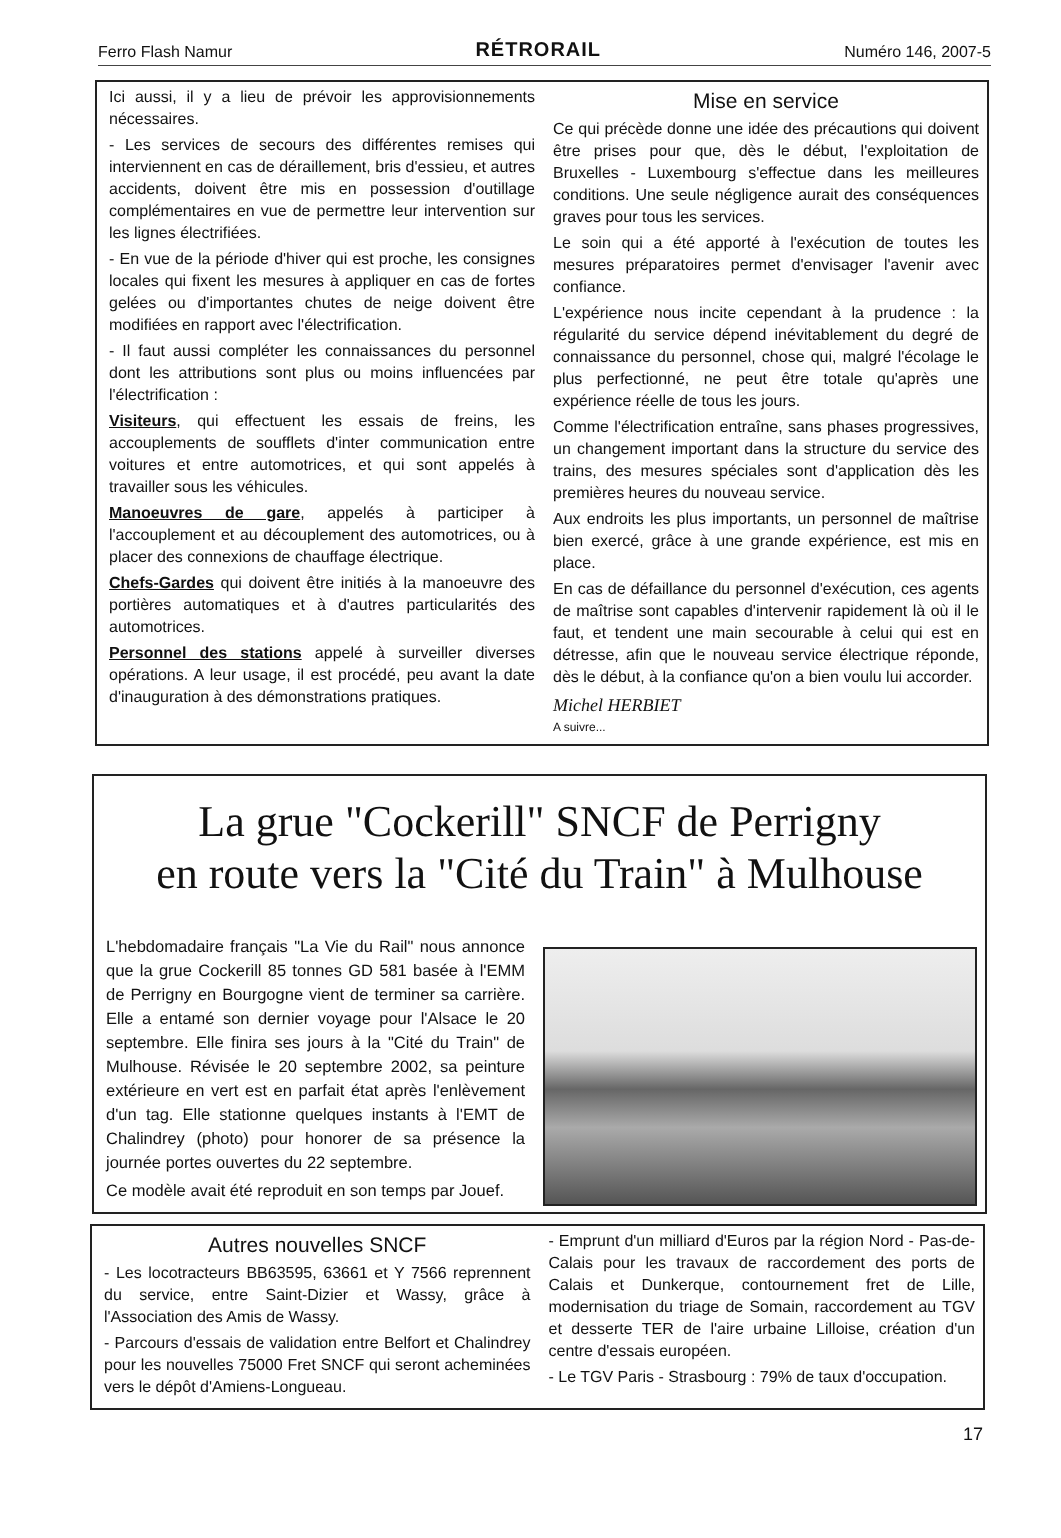Ferro Flash Namur RÉTRORAIL Numéro 146, 2007-5
Ici aussi, il y a lieu de prévoir les approvisionnements nécessaires.
- Les services de secours des différentes remises qui interviennent en cas de déraillement, bris d'essieu, et autres accidents, doivent être mis en possession d'outillage complémentaires en vue de permettre leur intervention sur les lignes électrifiées.
- En vue de la période d'hiver qui est proche, les consignes locales qui fixent les mesures à appliquer en cas de fortes gelées ou d'importantes chutes de neige doivent être modifiées en rapport avec l'électrification.
- Il faut aussi compléter les connaissances du personnel dont les attributions sont plus ou moins influencées par l'électrification :
Visiteurs, qui effectuent les essais de freins, les accouplements de soufflets d'inter communication entre voitures et entre automotrices, et qui sont appelés à travailler sous les véhicules.
Manoeuvres de gare, appelés à participer à l'accouplement et au découplement des automotrices, ou à placer des connexions de chauffage électrique.
Chefs-Gardes qui doivent être initiés à la manoeuvre des portières automatiques et à d'autres particularités des automotrices.
Personnel des stations appelé à surveiller diverses opérations. A leur usage, il est procédé, peu avant la date d'inauguration à des démonstrations pratiques.
Mise en service
Ce qui précède donne une idée des précautions qui doivent être prises pour que, dès le début, l'exploitation de Bruxelles - Luxembourg s'effectue dans les meilleures conditions. Une seule négligence aurait des conséquences graves pour tous les services.
Le soin qui a été apporté à l'exécution de toutes les mesures préparatoires permet d'envisager l'avenir avec confiance.
L'expérience nous incite cependant à la prudence : la régularité du service dépend inévitablement du degré de connaissance du personnel, chose qui, malgré l'écolage le plus perfectionné, ne peut être totale qu'après une expérience réelle de tous les jours.
Comme l'électrification entraîne, sans phases progressives, un changement important dans la structure du service des trains, des mesures spéciales sont d'application dès les premières heures du nouveau service.
Aux endroits les plus importants, un personnel de maîtrise bien exercé, grâce à une grande expérience, est mis en place.
En cas de défaillance du personnel d'exécution, ces agents de maîtrise sont capables d'intervenir rapidement là où il le faut, et tendent une main secourable à celui qui est en détresse, afin que le nouveau service électrique réponde, dès le début, à la confiance qu'on a bien voulu lui accorder.
Michel HERBIET
A suivre...
La grue "Cockerill" SNCF de Perrigny
en route vers la "Cité du Train" à Mulhouse
L'hebdomadaire français "La Vie du Rail" nous annonce que la grue Cockerill 85 tonnes GD 581 basée à l'EMM de Perrigny en Bourgogne vient de terminer sa carrière. Elle a entamé son dernier voyage pour l'Alsace le 20 septembre. Elle finira ses jours à la "Cité du Train" de Mulhouse. Révisée le 20 septembre 2002, sa peinture extérieure en vert est en parfait état après l'enlèvement d'un tag. Elle stationne quelques instants à l'EMT de Chalindrey (photo) pour honorer de sa présence la journée portes ouvertes du 22 septembre.
Ce modèle avait été reproduit en son temps par Jouef.
Autres nouvelles SNCF
- Les locotracteurs BB63595, 63661 et Y 7566 reprennent du service, entre Saint-Dizier et Wassy, grâce à l'Association des Amis de Wassy.
- Parcours d'essais de validation entre Belfort et Chalindrey pour les nouvelles 75000 Fret SNCF qui seront acheminées vers le dépôt d'Amiens-Longueau.
- Emprunt d'un milliard d'Euros par la région Nord - Pas-de-Calais pour les travaux de raccordement des ports de Calais et Dunkerque, contournement fret de Lille, modernisation du triage de Somain, raccordement au TGV et desserte TER de l'aire urbaine Lilloise, création d'un centre d'essais européen.
- Le TGV Paris - Strasbourg : 79% de taux d'occupation.
17